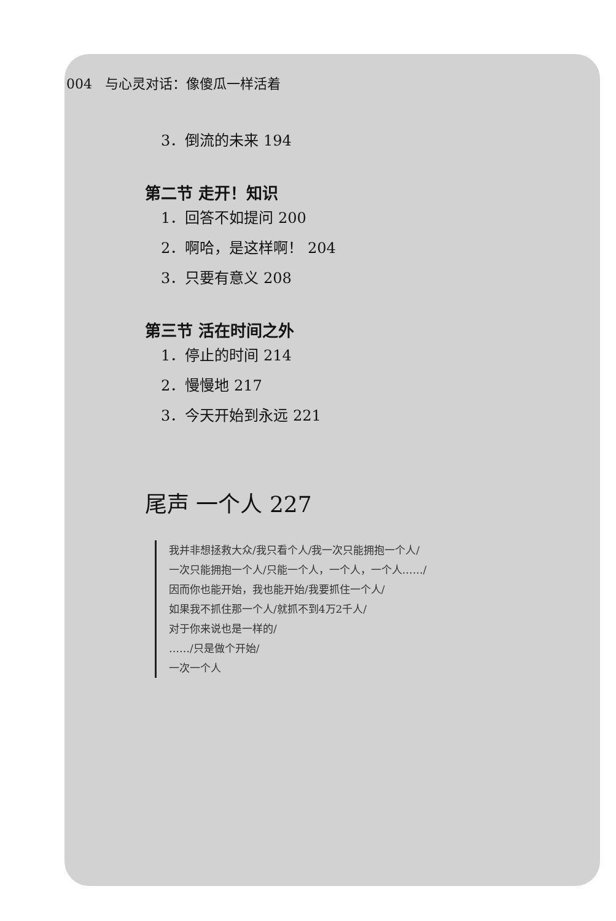004 与心灵对话：像傻瓜一样活着
3．倒流的未来 194
第二节 走开！知识
1．回答不如提问 200
2．啊哈，是这样啊！ 204
3．只要有意义 208
第三节 活在时间之外
1．停止的时间 214
2．慢慢地 217
3．今天开始到永远 221
尾声 一个人 227
我并非想拯救大众/我只看个人/我一次只能拥抱一个人/
一次只能拥抱一个人/只能一个人，一个人，一个人……/
因而你也能开始，我也能开始/我要抓住一个人/
如果我不抓住那一个人/就抓不到4万2千人/
对于你来说也是一样的/
……/只是做个开始/
一次一个人